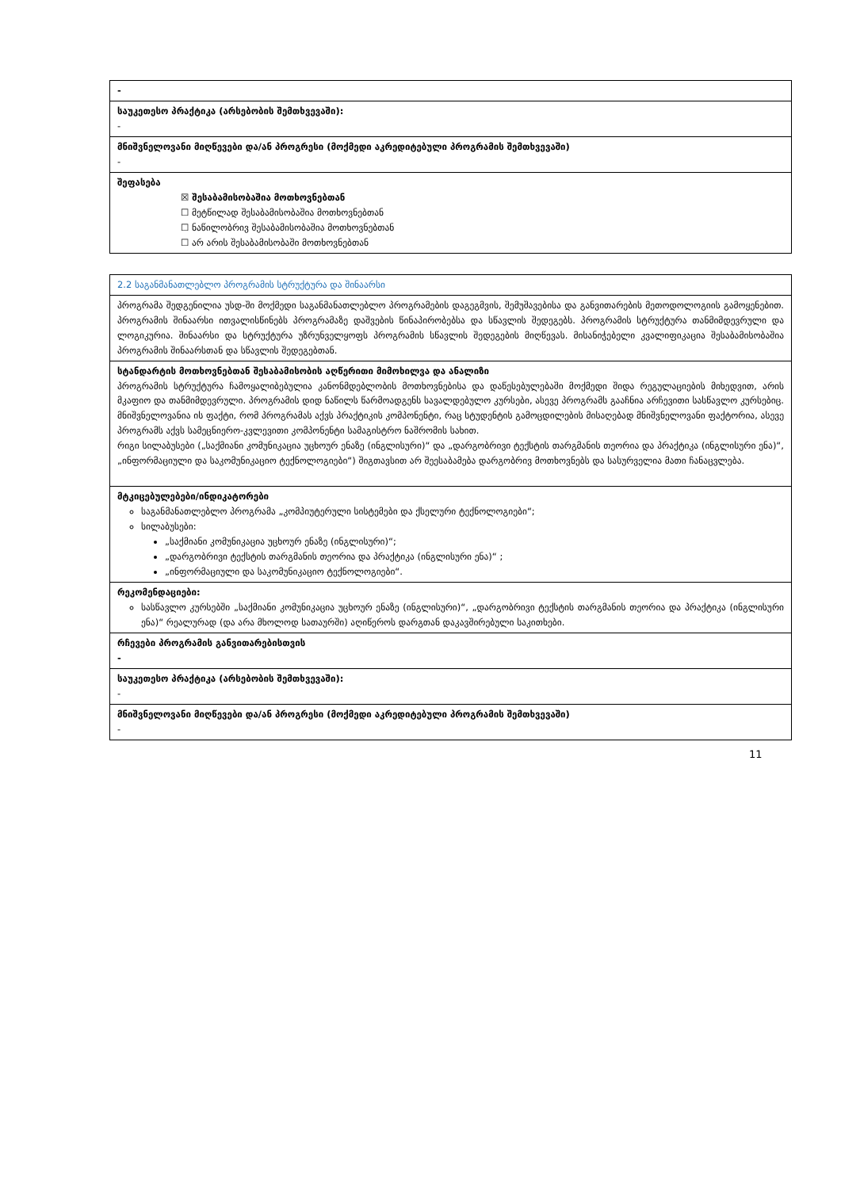| - |
| საუკეთესო პრაქტიკა (არსებობის შემთხვევაში): - |
| მნიშვნელოვანი მიღწევები და/ან პროგრესი (მოქმედი აკრედიტებული პროგრამის შემთხვევაში) - |
| შეფასება ☒ შესაბამისობაშია მოთხოვნებთან ☐ მეტწილად შესაბამისობაშია მოთხოვნებთან ☐ ნაწილობრივ შესაბამისობაშია მოთხოვნებთან ☐ არ არის შესაბამისობაში მოთხოვნებთან |
| 2.2 საგანმანათლებლო პროგრამის სტრუქტურა და შინაარსი |
| პროგრამა შედგენილია უსდ-ში მოქმედი საგანმანათლებლო პროგრამების დაგეგმვის, შემუშავებისა და განვითარების მეთოდოლოგიის გამოყენებით. პროგრამის შინაარსი ითვალისწინებს პროგრამაზე დაშვების წინაპირობებსა და სწავლის შედეგებს. პროგრამის სტრუქტურა თანმიმდევრული და ლოგიკურია. შინაარსი და სტრუქტურა უზრუნველყოფს პროგრამის სწავლის შედეგების მიღწევას. მისანიჭებელი კვალიფიკაცია შესაბამისობაშია პროგრამის შინაარსთან და სწავლის შედეგებთან. |
| სტანდარტის მოთხოვნებთან შესაბამისობის აღწერითი მიმოხილვა და ანალიზი პროგრამის სტრუქტურა ჩამოყალიბებულია კანონმდებლობის მოთხოვნებისა და დაწესებულებაში მოქმედი შიდა რეგულაციების მიხედვით, არის მკაფიო და თანმიმდევრული. პროგრამის დიდ ნაწილს წარმოადგენს სავალდებულო კურსები, ასევე პროგრამს გააჩნია არჩევითი სასწავლო კურსებიც. მნიშვნელოვანია ის ფაქტი, რომ პროგრამას აქვს პრაქტიკის კომპონენტი, რაც სტუდენტის გამოცდილების მისაღებად მნიშვნელოვანი ფაქტორია, ასევე პროგრამს აქვს სამეცნიერო-კვლევითი კომპონენტი სამაგისტრო ნაშრომის სახით. რიგი სილაბუსები („საქმიანი კომუნიკაცია უცხოურ ენაზე (ინგლისური)“ და „დარგობრივი ტექსტის თარგმანის თეორია და პრაქტიკა (ინგლისური ენა)“, „ინფორმაციული და საკომუნიკაციო ტექნოლოგიები“) შიგთავსით არ შეესაბამება დარგობრივ მოთხოვნებს და სასურველია მათი ჩანაცვლება. |
| მტკიცებულებები/ინდიკატორები საგანმანათლებლო პროგრამა „კომპიუტერული სისტემები და ქსელური ტექნოლოგიები“; სილაბუსები: „საქმიანი კომუნიკაცია უცხოურ ენაზე (ინგლისური)“; „დარგობრივი ტექსტის თარგმანის თეორია და პრაქტიკა (ინგლისური ენა)“ ; „ინფორმაციული და საკომუნიკაციო ტექნოლოგიები“. |
| რეკომენდაციები: სასწავლო კურსებში „საქმიანი კომუნიკაცია უცხოურ ენაზე (ინგლისური)“, „დარგობრივი ტექსტის თარგმანის თეორია და პრაქტიკა (ინგლისური ენა)“ რეალურად (და არა მხოლოდ სათაურში) აღიწეროს დარგთან დაკავშირებული საკითხები. |
| რჩევები პროგრამის განვითარებისთვის - |
| საუკეთესო პრაქტიკა (არსებობის შემთხვევაში): - |
| მნიშვნელოვანი მიღწევები და/ან პროგრესი (მოქმედი აკრედიტებული პროგრამის შემთხვევაში) - |
11